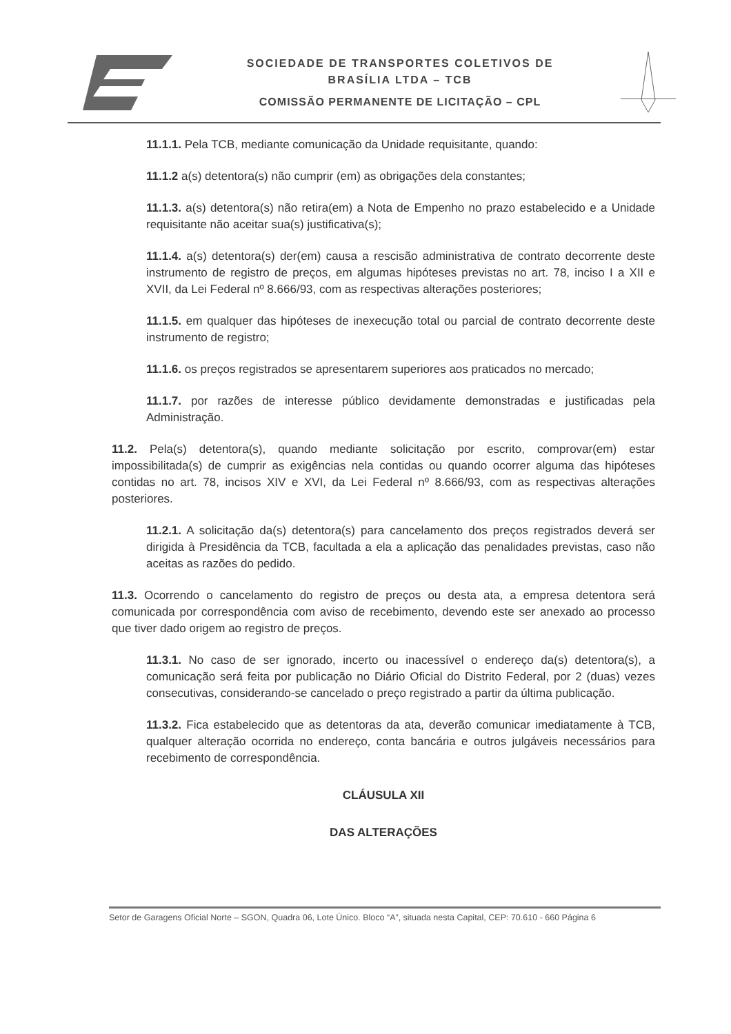SOCIEDADE DE TRANSPORTES COLETIVOS DE
BRASÍLIA LTDA – TCB
COMISSÃO PERMANENTE DE LICITAÇÃO – CPL
11.1.1. Pela TCB, mediante comunicação da Unidade requisitante, quando:
11.1.2 a(s) detentora(s) não cumprir (em) as obrigações dela constantes;
11.1.3. a(s) detentora(s) não retira(em) a Nota de Empenho no prazo estabelecido e a Unidade requisitante não aceitar sua(s) justificativa(s);
11.1.4. a(s) detentora(s) der(em) causa a rescisão administrativa de contrato decorrente deste instrumento de registro de preços, em algumas hipóteses previstas no art. 78, inciso I a XII e XVII, da Lei Federal nº 8.666/93, com as respectivas alterações posteriores;
11.1.5. em qualquer das hipóteses de inexecução total ou parcial de contrato decorrente deste instrumento de registro;
11.1.6. os preços registrados se apresentarem superiores aos praticados no mercado;
11.1.7. por razões de interesse público devidamente demonstradas e justificadas pela Administração.
11.2. Pela(s) detentora(s), quando mediante solicitação por escrito, comprovar(em) estar impossibilitada(s) de cumprir as exigências nela contidas ou quando ocorrer alguma das hipóteses contidas no art. 78, incisos XIV e XVI, da Lei Federal nº 8.666/93, com as respectivas alterações posteriores.
11.2.1. A solicitação da(s) detentora(s) para cancelamento dos preços registrados deverá ser dirigida à Presidência da TCB, facultada a ela a aplicação das penalidades previstas, caso não aceitas as razões do pedido.
11.3. Ocorrendo o cancelamento do registro de preços ou desta ata, a empresa detentora será comunicada por correspondência com aviso de recebimento, devendo este ser anexado ao processo que tiver dado origem ao registro de preços.
11.3.1. No caso de ser ignorado, incerto ou inacessível o endereço da(s) detentora(s), a comunicação será feita por publicação no Diário Oficial do Distrito Federal, por 2 (duas) vezes consecutivas, considerando-se cancelado o preço registrado a partir da última publicação.
11.3.2. Fica estabelecido que as detentoras da ata, deverão comunicar imediatamente à TCB, qualquer alteração ocorrida no endereço, conta bancária e outros julgáveis necessários para recebimento de correspondência.
CLÁUSULA XII
DAS ALTERAÇÕES
Setor de Garagens Oficial Norte – SGON, Quadra 06, Lote Único. Bloco “A”, situada nesta Capital, CEP: 70.610 - 660 Página 6